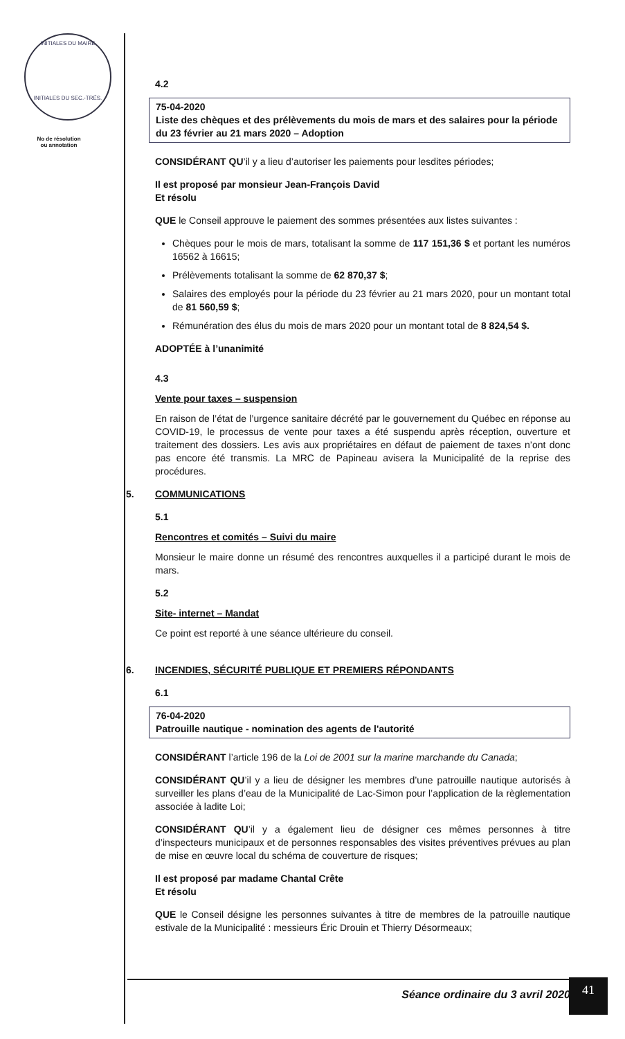INITIALES DU MAIRE
INITIALES DU SEC.-TRÉS.
No de résolution
ou annotation
4.2
75-04-2020
Liste des chèques et des prélèvements du mois de mars et des salaires pour la période du 23 février au 21 mars 2020 – Adoption
CONSIDÉRANT QU’il y a lieu d’autoriser les paiements pour lesdites périodes;
Il est proposé par monsieur Jean-François David
Et résolu
QUE le Conseil approuve le paiement des sommes présentées aux listes suivantes :
Chèques pour le mois de mars, totalisant la somme de 117 151,36 $ et portant les numéros 16562 à 16615;
Prélèvements totalisant la somme de 62 870,37 $;
Salaires des employés pour la période du 23 février au 21 mars 2020, pour un montant total de 81 560,59 $;
Rémunération des élus du mois de mars 2020 pour un montant total de 8 824,54 $.
ADOPTÉE à l’unanimité
4.3
Vente pour taxes – suspension
En raison de l’état de l’urgence sanitaire décrété par le gouvernement du Québec en réponse au COVID-19, le processus de vente pour taxes a été suspendu après réception, ouverture et traitement des dossiers. Les avis aux propriétaires en défaut de paiement de taxes n’ont donc pas encore été transmis. La MRC de Papineau avisera la Municipalité de la reprise des procédures.
5. COMMUNICATIONS
5.1
Rencontres et comités – Suivi du maire
Monsieur le maire donne un résumé des rencontres auxquelles il a participé durant le mois de mars.
5.2
Site- internet – Mandat
Ce point est reporté à une séance ultérieure du conseil.
6. INCENDIES, SÉCURITÉ PUBLIQUE ET PREMIERS RÉPONDANTS
6.1
76-04-2020
Patrouille nautique - nomination des agents de l'autorité
CONSIDÉRANT l’article 196 de la Loi de 2001 sur la marine marchande du Canada;
CONSIDÉRANT QU’il y a lieu de désigner les membres d’une patrouille nautique autorisés à surveiller les plans d’eau de la Municipalité de Lac-Simon pour l’application de la règlementation associée à ladite Loi;
CONSIDÉRANT QU’il y a également lieu de désigner ces mêmes personnes à titre d’inspecteurs municipaux et de personnes responsables des visites préventives prévues au plan de mise en œuvre local du schéma de couverture de risques;
Il est proposé par madame Chantal Crête
Et résolu
QUE le Conseil désigne les personnes suivantes à titre de membres de la patrouille nautique estivale de la Municipalité : messieurs Éric Drouin et Thierry Désormeaux;
Séance ordinaire du 3 avril 2020 41